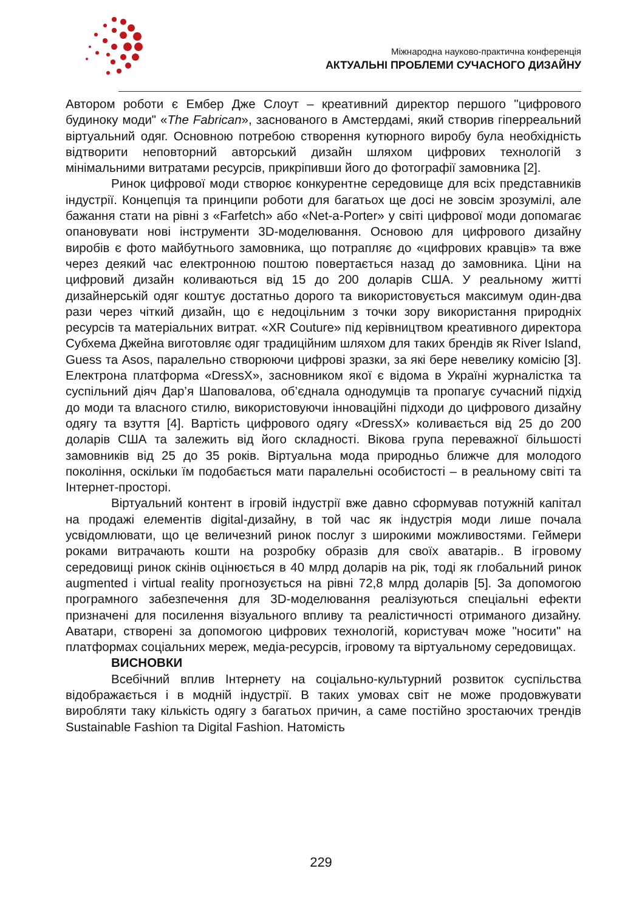Міжнародна науково-практична конференція
АКТУАЛЬНІ ПРОБЛЕМИ СУЧАСНОГО ДИЗАЙНУ
Автором роботи є Ембер Дже Слоут – креативний директор першого "цифрового будиноку моди" «The Fabrican», заснованого в Амстердамі, який створив гіперреальний віртуальний одяг. Основною потребою створення кутюрного виробу була необхідність відтворити неповторний авторський дизайн шляхом цифрових технологій з мінімальними витратами ресурсів, прикріпивши його до фотографії замовника [2].
Ринок цифрової моди створює конкурентне середовище для всіх представників індустрії. Концепція та принципи роботи для багатьох ще досі не зовсім зрозумілі, але бажання стати на рівні з «Farfetch» або «Net-a-Porter» у світі цифрової моди допомагає опановувати нові інструменти 3D-моделювання. Основою для цифрового дизайну виробів є фото майбутнього замовника, що потрапляє до «цифрових кравців» та вже через деякий час електронною поштою повертається назад до замовника. Ціни на цифровий дизайн коливаються від 15 до 200 доларів США. У реальному житті дизайнерській одяг коштує достатньо дорого та використовується максимум один-два рази через чіткий дизайн, що є недоцільним з точки зору використання природніх ресурсів та матеріальних витрат. «XR Couture» під керівництвом креативного директора Субхема Джейна виготовляє одяг традиційним шляхом для таких брендів як River Island, Guess та Asos, паралельно створюючи цифрові зразки, за які бере невелику комісію [3]. Електрона платформа «DressX», засновником якої є відома в Україні журналістка та суспільний діяч Дар’я Шаповалова, об’єднала однодумців та пропагує сучасний підхід до моди та власного стилю, використовуючи інноваційні підходи до цифрового дизайну одягу та взуття [4]. Вартість цифрового одягу «DressX» коливається від 25 до 200 доларів США та залежить від його складності. Вікова група переважної більшості замовників від 25 до 35 років. Віртуальна мода природньо ближче для молодого покоління, оскільки їм подобається мати паралельні особистості – в реальному світі та Інтернет-просторі.
Віртуальний контент в ігровій індустрії вже давно сформував потужній капітал на продажі елементів digital-дизайну, в той час як індустрія моди лише почала усвідомлювати, що це величезний ринок послуг з широкими можливостями. Геймери роками витрачають кошти на розробку образів для своїх аватарів.. В ігровому середовищі ринок скінів оцінюється в 40 млрд доларів на рік, тоді як глобальний ринок augmented і virtual reality прогнозується на рівні 72,8 млрд доларів [5]. За допомогою програмного забезпечення для 3D-моделювання реалізуються спеціальні ефекти призначені для посилення візуального впливу та реалістичності отриманого дизайну. Аватари, створені за допомогою цифрових технологій, користувач може "носити" на платформах соціальних мереж, медіа-ресурсів, ігровому та віртуальному середовищах.
ВИСНОВКИ
Всебічний вплив Інтернету на соціально-культурний розвиток суспільства відображається і в модній індустрії. В таких умовах світ не може продовжувати виробляти таку кількість одягу з багатьох причин, а саме постійно зростаючих трендів Sustainable Fashion та Digital Fashion. Натомість
229